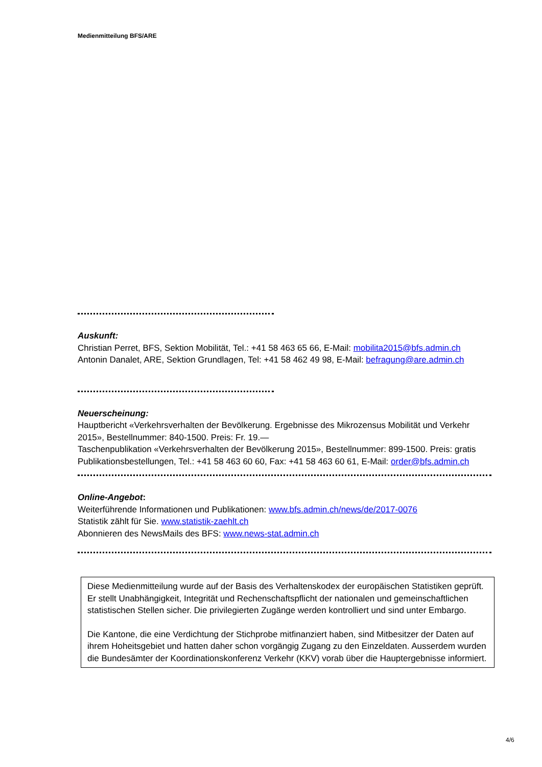Medienmitteilung BFS/ARE
Auskunft:
Christian Perret, BFS, Sektion Mobilität, Tel.: +41 58 463 65 66, E-Mail: mobilita2015@bfs.admin.ch
Antonin Danalet, ARE, Sektion Grundlagen, Tel: +41 58 462 49 98, E-Mail: befragung@are.admin.ch
Neuerscheinung:
Hauptbericht «Verkehrsverhalten der Bevölkerung. Ergebnisse des Mikrozensus Mobilität und Verkehr 2015», Bestellnummer: 840-1500. Preis: Fr. 19.—
Taschenpublikation «Verkehrsverhalten der Bevölkerung 2015», Bestellnummer: 899-1500. Preis: gratis
Publikationsbestellungen, Tel.: +41 58 463 60 60, Fax: +41 58 463 60 61, E-Mail: order@bfs.admin.ch
Online-Angebot:
Weiterführende Informationen und Publikationen: www.bfs.admin.ch/news/de/2017-0076
Statistik zählt für Sie. www.statistik-zaehlt.ch
Abonnieren des NewsMails des BFS: www.news-stat.admin.ch
Diese Medienmitteilung wurde auf der Basis des Verhaltenskodex der europäischen Statistiken geprüft. Er stellt Unabhängigkeit, Integrität und Rechenschaftspflicht der nationalen und gemeinschaftlichen statistischen Stellen sicher. Die privilegierten Zugänge werden kontrolliert und sind unter Embargo.
Die Kantone, die eine Verdichtung der Stichprobe mitfinanziert haben, sind Mitbesitzer der Daten auf ihrem Hoheitsgebiet und hatten daher schon vorgängig Zugang zu den Einzeldaten. Ausserdem wurden die Bundesämter der Koordinationskonferenz Verkehr (KKV) vorab über die Hauptergebnisse informiert.
4/6